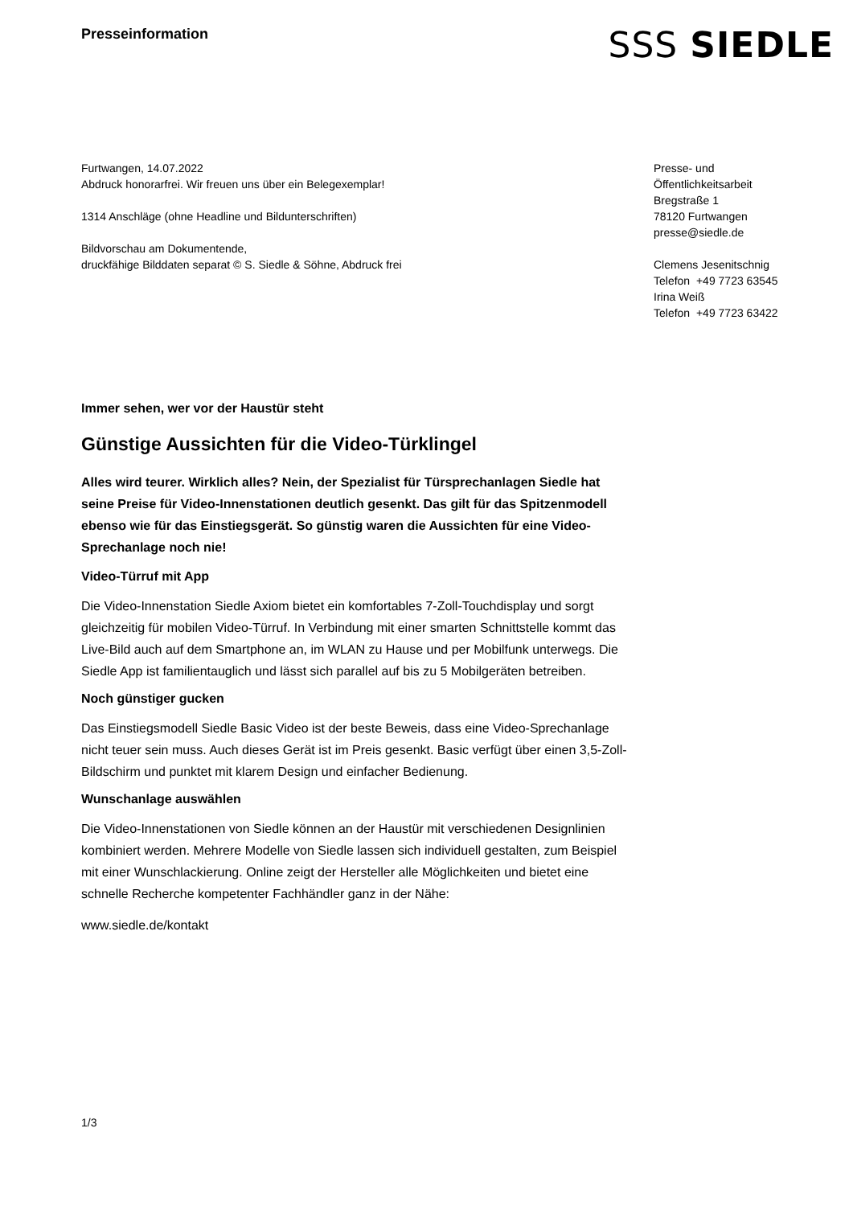Presseinformation
SSS SIEDLE
Furtwangen, 14.07.2022
Abdruck honorarfrei. Wir freuen uns über ein Belegexemplar!
1314 Anschläge (ohne Headline und Bildunterschriften)
Bildvorschau am Dokumentende,
druckfähige Bilddaten separat © S. Siedle & Söhne, Abdruck frei
Presse- und
Öffentlichkeitsarbeit
Bregstraße 1
78120 Furtwangen
presse@siedle.de
Clemens Jesenitschnig
Telefon +49 7723 63545
Irina Weiß
Telefon +49 7723 63422
Immer sehen, wer vor der Haustür steht
Günstige Aussichten für die Video-Türklingel
Alles wird teurer. Wirklich alles? Nein, der Spezialist für Türsprechanlagen Siedle hat seine Preise für Video-Innenstationen deutlich gesenkt. Das gilt für das Spitzenmodell ebenso wie für das Einstiegsgerät. So günstig waren die Aussichten für eine Video-Sprechanlage noch nie!
Video-Türruf mit App
Die Video-Innenstation Siedle Axiom bietet ein komfortables 7-Zoll-Touchdisplay und sorgt gleichzeitig für mobilen Video-Türruf. In Verbindung mit einer smarten Schnittstelle kommt das Live-Bild auch auf dem Smartphone an, im WLAN zu Hause und per Mobilfunk unterwegs. Die Siedle App ist familientauglich und lässt sich parallel auf bis zu 5 Mobilgeräten betreiben.
Noch günstiger gucken
Das Einstiegsmodell Siedle Basic Video ist der beste Beweis, dass eine Video-Sprechanlage nicht teuer sein muss. Auch dieses Gerät ist im Preis gesenkt. Basic verfügt über einen 3,5-Zoll-Bildschirm und punktet mit klarem Design und einfacher Bedienung.
Wunschanlage auswählen
Die Video-Innenstationen von Siedle können an der Haustür mit verschiedenen Designlinien kombiniert werden. Mehrere Modelle von Siedle lassen sich individuell gestalten, zum Beispiel mit einer Wunschlackierung. Online zeigt der Hersteller alle Möglichkeiten und bietet eine schnelle Recherche kompetenter Fachhändler ganz in der Nähe:
www.siedle.de/kontakt
1/3